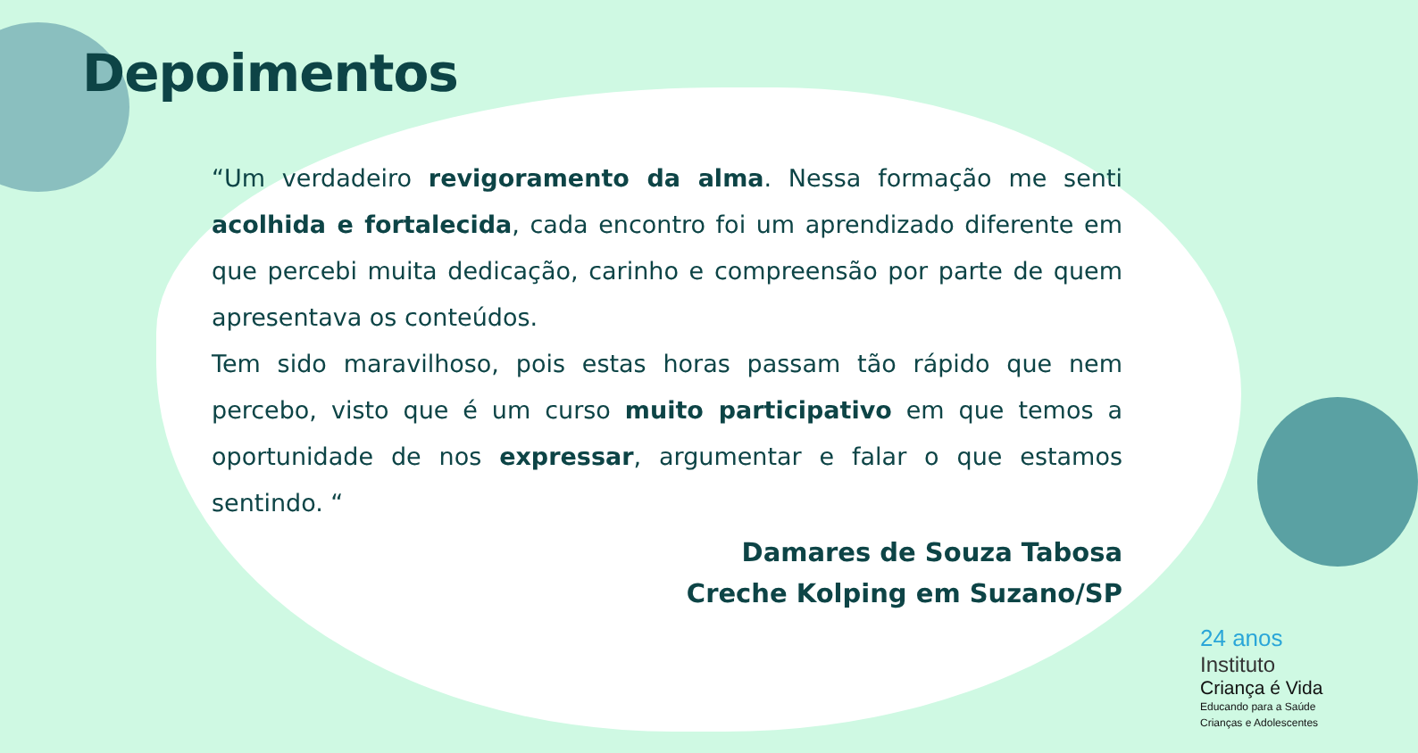Depoimentos
“Um verdadeiro revigoramento da alma. Nessa formação me senti acolhida e fortalecida, cada encontro foi um aprendizado diferente em que percebi muita dedicação, carinho e compreensão por parte de quem apresentava os conteúdos.
Tem sido maravilhoso, pois estas horas passam tão rápido que nem percebo, visto que é um curso muito participativo em que temos a oportunidade de nos expressar, argumentar e falar o que estamos sentindo. “
Damares de Souza Tabosa
Creche Kolping em Suzano/SP
24 anos
Instituto
Criança é Vida
Educando para a Saúde
Crianças e Adolescentes